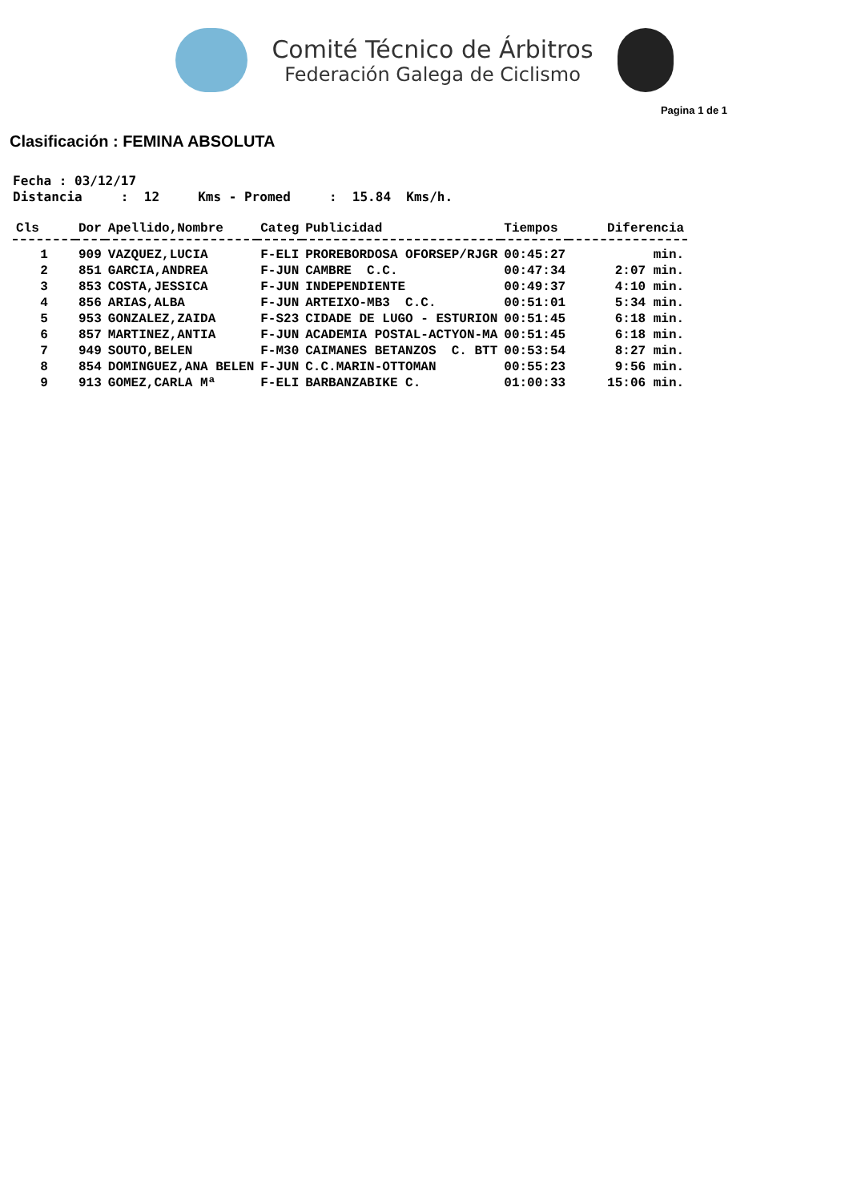Comité Técnico de Árbitros
Federación Galega de Ciclismo
Pagina 1 de 1
Clasificación : FEMINA ABSOLUTA
Fecha : 03/12/17
Distancia     :  12     Kms - Promed     :  15.84  Kms/h.
| Cls | Dor | Apellido,Nombre | Categ | Publicidad | Tiempos | Diferencia |
| --- | --- | --- | --- | --- | --- | --- |
| 1 | 909 | VAZQUEZ,LUCIA | F-ELI | PROREBORDOSA OFORSEP/RJGR | 00:45:27 | min. |
| 2 | 851 | GARCIA,ANDREA | F-JUN | CAMBRE C.C. | 00:47:34 | 2:07 min. |
| 3 | 853 | COSTA,JESSICA | F-JUN | INDEPENDIENTE | 00:49:37 | 4:10 min. |
| 4 | 856 | ARIAS,ALBA | F-JUN | ARTEIXO-MB3 C.C. | 00:51:01 | 5:34 min. |
| 5 | 953 | GONZALEZ,ZAIDA | F-S23 | CIDADE DE LUGO - ESTURION | 00:51:45 | 6:18 min. |
| 6 | 857 | MARTINEZ,ANTIA | F-JUN | ACADEMIA POSTAL-ACTYON-MA | 00:51:45 | 6:18 min. |
| 7 | 949 | SOUTO,BELEN | F-M30 | CAIMANES BETANZOS C. BTT | 00:53:54 | 8:27 min. |
| 8 | 854 | DOMINGUEZ,ANA BELEN | F-JUN | C.C.MARIN-OTTOMAN | 00:55:23 | 9:56 min. |
| 9 | 913 | GOMEZ,CARLA Mª | F-ELI | BARBANZABIKE C. | 01:00:33 | 15:06 min. |